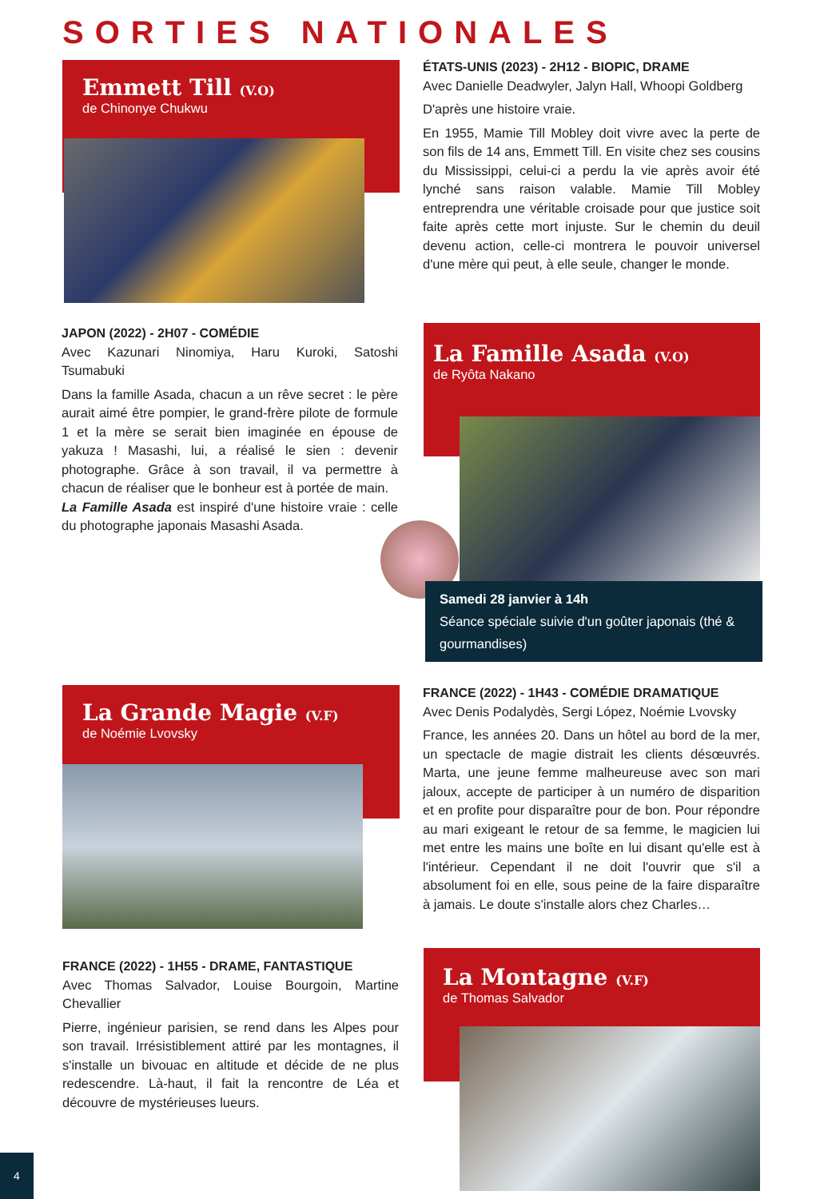SORTIES NATIONALES
Emmett Till (V.O)
de Chinonye Chukwu
ÉTATS-UNIS (2023) - 2H12 - BIOPIC, DRAME
Avec Danielle Deadwyler, Jalyn Hall, Whoopi Goldberg
D'après une histoire vraie.
En 1955, Mamie Till Mobley doit vivre avec la perte de son fils de 14 ans, Emmett Till. En visite chez ses cousins du Mississippi, celui-ci a perdu la vie après avoir été lynché sans raison valable. Mamie Till Mobley entreprendra une véritable croisade pour que justice soit faite après cette mort injuste. Sur le chemin du deuil devenu action, celle-ci montrera le pouvoir universel d'une mère qui peut, à elle seule, changer le monde.
JAPON (2022) - 2H07 - COMÉDIE
Avec Kazunari Ninomiya, Haru Kuroki, Satoshi Tsumabuki
Dans la famille Asada, chacun a un rêve secret : le père aurait aimé être pompier, le grand-frère pilote de formule 1 et la mère se serait bien imaginée en épouse de yakuza ! Masashi, lui, a réalisé le sien : devenir photographe. Grâce à son travail, il va permettre à chacun de réaliser que le bonheur est à portée de main.
La Famille Asada est inspiré d'une histoire vraie : celle du photographe japonais Masashi Asada.
La Famille Asada (V.O)
de Ryôta Nakano
Samedi 28 janvier à 14h
Séance spéciale suivie d'un goûter japonais (thé & gourmandises)
La Grande Magie (V.F)
de Noémie Lvovsky
FRANCE (2022) - 1H43 - COMÉDIE DRAMATIQUE
Avec Denis Podalydès, Sergi López, Noémie Lvovsky
France, les années 20. Dans un hôtel au bord de la mer, un spectacle de magie distrait les clients désœuvrés. Marta, une jeune femme malheureuse avec son mari jaloux, accepte de participer à un numéro de disparition et en profite pour disparaître pour de bon. Pour répondre au mari exigeant le retour de sa femme, le magicien lui met entre les mains une boîte en lui disant qu'elle est à l'intérieur. Cependant il ne doit l'ouvrir que s'il a absolument foi en elle, sous peine de la faire disparaître à jamais. Le doute s'installe alors chez Charles…
FRANCE (2022) - 1H55 - DRAME, FANTASTIQUE
Avec Thomas Salvador, Louise Bourgoin, Martine Chevallier
Pierre, ingénieur parisien, se rend dans les Alpes pour son travail. Irrésistiblement attiré par les montagnes, il s'installe un bivouac en altitude et décide de ne plus redescendre. Là-haut, il fait la rencontre de Léa et découvre de mystérieuses lueurs.
La Montagne (V.F)
de Thomas Salvador
4